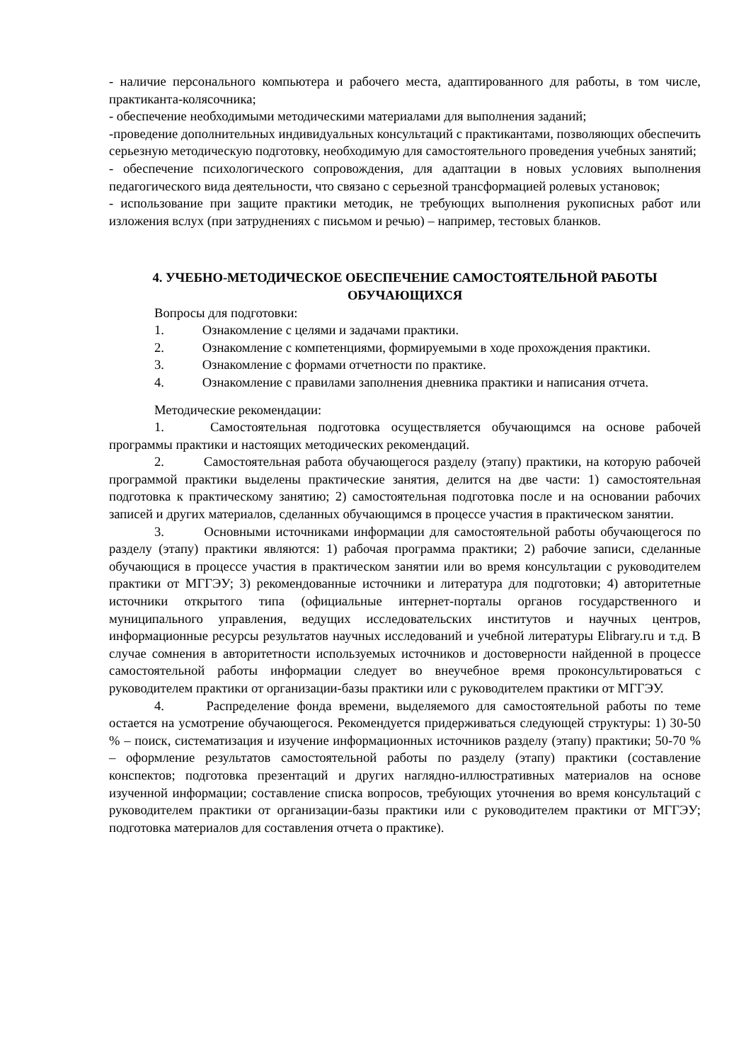- наличие персонального компьютера и рабочего места, адаптированного для работы, в том числе, практиканта-колясочника;
- обеспечение необходимыми методическими материалами для выполнения заданий;
-проведение дополнительных индивидуальных консультаций с практикантами, позволяющих обеспечить серьезную методическую подготовку, необходимую для самостоятельного проведения учебных занятий;
- обеспечение психологического сопровождения, для адаптации в новых условиях выполнения педагогического вида деятельности, что связано с серьезной трансформацией ролевых установок;
- использование при защите практики методик, не требующих выполнения рукописных работ или изложения вслух (при затруднениях с письмом и речью) – например, тестовых бланков.
4. УЧЕБНО-МЕТОДИЧЕСКОЕ ОБЕСПЕЧЕНИЕ САМОСТОЯТЕЛЬНОЙ РАБОТЫ ОБУЧАЮЩИХСЯ
Вопросы для подготовки:
1. Ознакомление с целями и задачами практики.
2. Ознакомление с компетенциями, формируемыми в ходе прохождения практики.
3. Ознакомление с формами отчетности по практике.
4. Ознакомление с правилами заполнения дневника практики и написания отчета.
Методические рекомендации:
1. Самостоятельная подготовка осуществляется обучающимся на основе рабочей программы практики и настоящих методических рекомендаций.
2. Самостоятельная работа обучающегося разделу (этапу) практики, на которую рабочей программой практики выделены практические занятия, делится на две части: 1) самостоятельная подготовка к практическому занятию; 2) самостоятельная подготовка после и на основании рабочих записей и других материалов, сделанных обучающимся в процессе участия в практическом занятии.
3. Основными источниками информации для самостоятельной работы обучающегося по разделу (этапу) практики являются: 1) рабочая программа практики; 2) рабочие записи, сделанные обучающися в процессе участия в практическом занятии или во время консультации с руководителем практики от МГГЭУ; 3) рекомендованные источники и литература для подготовки; 4) авторитетные источники открытого типа (официальные интернет-порталы органов государственного и муниципального управления, ведущих исследовательских институтов и научных центров, информационные ресурсы результатов научных исследований и учебной литературы Elibrary.ru и т.д. В случае сомнения в авторитетности используемых источников и достоверности найденной в процессе самостоятельной работы информации следует во внеучебное время проконсультироваться с руководителем практики от организации-базы практики или с руководителем практики от МГГЭУ.
4. Распределение фонда времени, выделяемого для самостоятельной работы по теме остается на усмотрение обучающегося. Рекомендуется придерживаться следующей структуры: 1) 30-50 % – поиск, систематизация и изучение информационных источников разделу (этапу) практики; 50-70 % – оформление результатов самостоятельной работы по разделу (этапу) практики (составление конспектов; подготовка презентаций и других наглядно-иллюстративных материалов на основе изученной информации; составление списка вопросов, требующих уточнения во время консультаций с руководителем практики от организации-базы практики или с руководителем практики от МГГЭУ; подготовка материалов для составления отчета о практике).